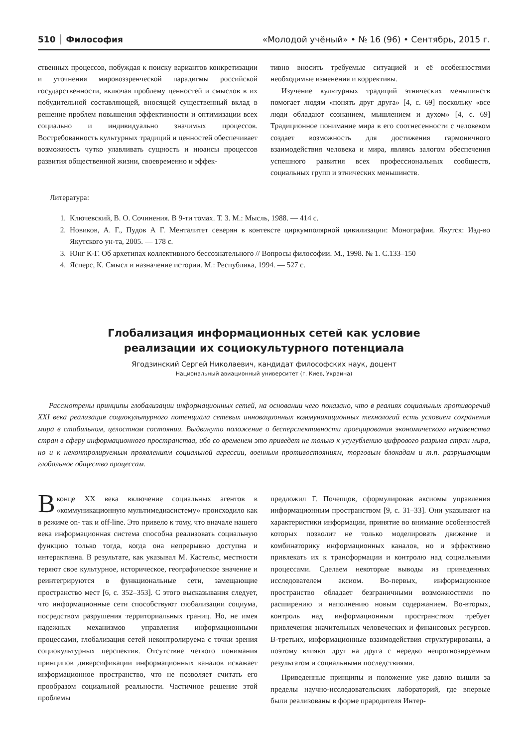510 │ Философия «Молодой учёный» • № 16 (96) • Сентябрь, 2015 г.
ственных процессов, побуждая к поиску вариантов конкретизации и уточнения мировоззренческой парадигмы российской государственности, включая проблему ценностей и смыслов в их побудительной составляющей, вносящей существенный вклад в решение проблем повышения эффективности и оптимизации всех социально и индивидуально значимых процессов. Востребованность культурных традиций и ценностей обеспечивает возможность чутко улавливать сущность и нюансы процессов развития общественной жизни, своевременно и эффек-
тивно вносить требуемые ситуацией и её особенностями необходимые изменения и коррективы.
Изучение культурных традиций этнических меньшинств помогает людям «понять друг друга» [4, с. 69] поскольку «все люди обладают сознанием, мышлением и духом» [4, с. 69] Традиционное понимание мира в его соотнесенности с человеком создает возможность для достижения гармоничного взаимодействия человека и мира, являясь залогом обеспечения успешного развития всех профессиональных сообществ, социальных групп и этнических меньшинств.
Литература:
1. Ключевский, В. О. Сочинения. В 9-ти томах. Т. 3. М.: Мысль, 1988. — 414 с.
2. Новиков, А. Г., Пудов А Г. Менталитет северян в контексте циркумполярной цивилизации: Монография. Якутск: Изд-во Якутского ун-та, 2005. — 178 с.
3. Юнг К-Г. Об архетипах коллективного бессознательного // Вопросы философии. М., 1998. № 1. С.133–150
4. Ясперс, К. Смысл и назначение истории. М.: Республика, 1994. — 527 с.
Глобализация информационных сетей как условие
реализации их социокультурного потенциала
Ягодзинский Сергей Николаевич, кандидат философских наук, доцент
Национальный авиационный университет (г. Киев, Украина)
Рассмотрены принципы глобализации информационных сетей, на основании чего показано, что в реалиях социальных противоречий XXI века реализация социокультурного потенциала сетевых инновационных коммуникационных технологий есть условием сохранения мира в стабильном, целостном состоянии. Выдвинуто положение о бесперспективности проецирования экономического неравенства стран в сферу информационного пространства, ибо со временем это приведет не только к усугублению цифрового разрыва стран мира, но и к неконтролируемым проявлениям социальной агрессии, военным противостояниям, торговым блокадам и т.п. разрушающим глобальное общество процессам.
В конце XX века включение социальных агентов в «коммуникационную мультимедиасистему» происходило как в режиме on- так и off-line. Это привело к тому, что вначале нашего века информационная система способна реализовать социальную функцию только тогда, когда она непрерывно доступна и интерактивна. В результате, как указывал М. Кастельс, местности теряют свое культурное, историческое, географическое значение и реинтегрируются в функциональные сети, замещающие пространство мест [6, с. 352–353]. С этого высказывания следует, что информационные сети способствуют глобализации социума, посредством разрушения территориальных границ. Но, не имея надежных механизмов управления информационными процессами, глобализация сетей неконтролируема с точки зрения социокультурных перспектив. Отсутствие четкого понимания принципов диверсификации информационных каналов искажает информационное пространство, что не позволяет считать его прообразом социальной реальности. Частичное решение этой проблемы
предложил Г. Почепцов, сформулировав аксиомы управления информационным пространством [9, с. 31–33]. Они указывают на характеристики информации, принятие во внимание особенностей которых позволит не только моделировать движение и комбинаторику информационных каналов, но и эффективно привлекать их к трансформации и контролю над социальными процессами. Сделаем некоторые выводы из приведенных исследователем аксиом. Во-первых, информационное пространство обладает безграничными возможностями по расширению и наполнению новым содержанием. Во-вторых, контроль над информационным пространством требует привлечения значительных человеческих и финансовых ресурсов. В-третьих, информационные взаимодействия структурированы, а поэтому влияют друг на друга с нередко непрогнозируемым результатом и социальными последствиями.
Приведенные принципы и положение уже давно вышли за пределы научно-исследовательских лабораторий, где впервые были реализованы в форме прародителя Интер-